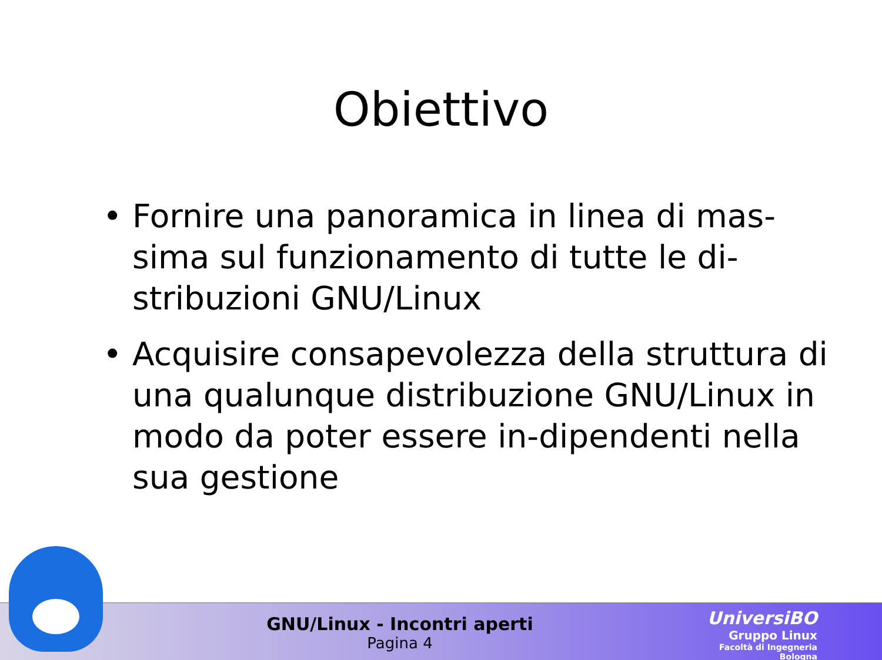Obiettivo
• Fornire una panoramica in linea di mas-sima sul funzionamento di tutte le di-stribuzioni GNU/Linux
• Acquisire consapevolezza della struttura di una qualunque distribuzione GNU/Linux in modo da poter essere in-dipendenti nella sua gestione
GNU/Linux - Incontri aperti
Pagina 4
UniversiBO
Gruppo Linux
Facoltà di Ingegneria
Bologna